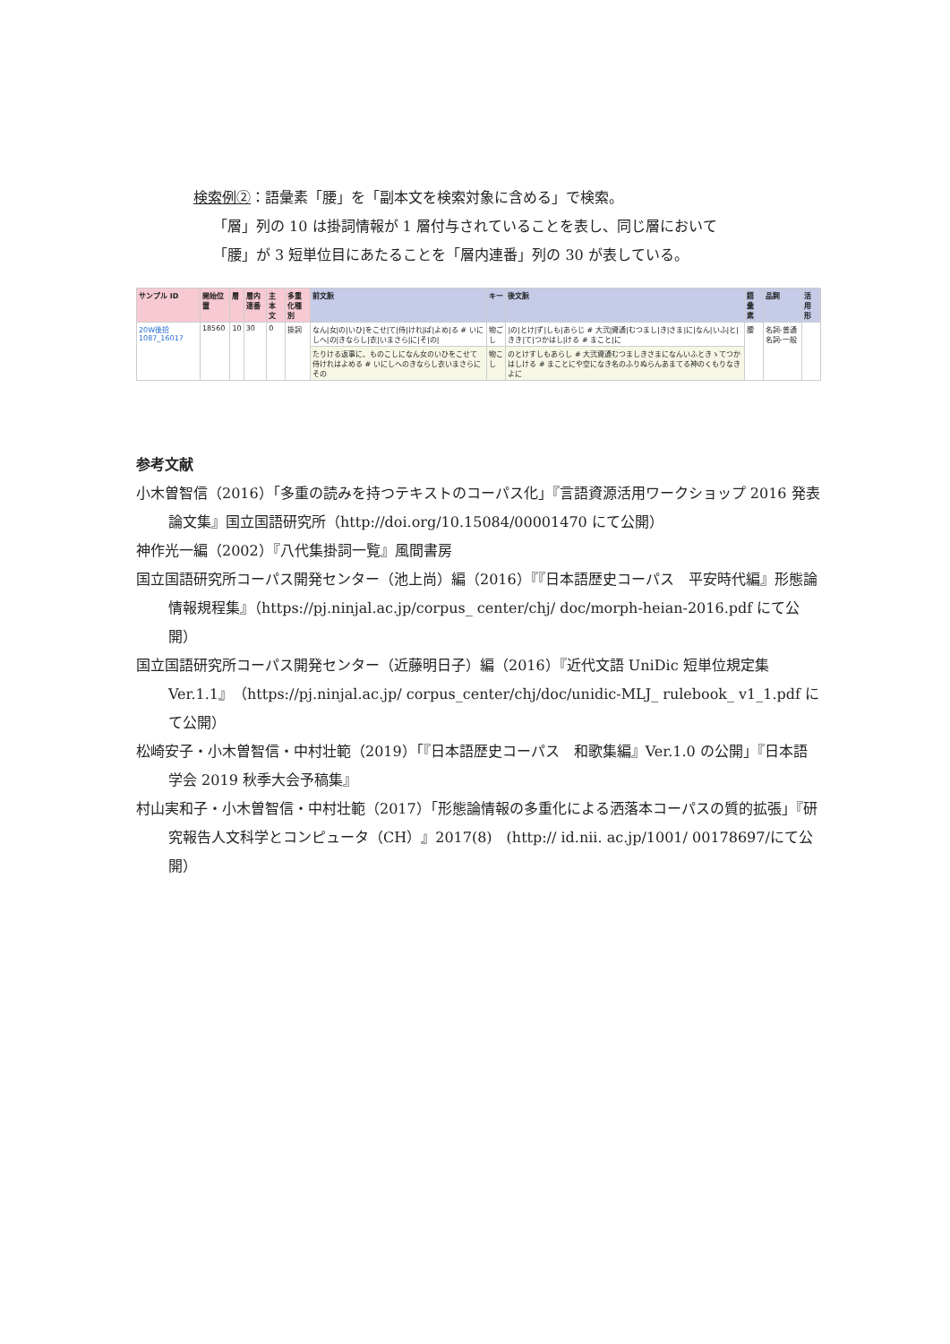検索例②：語彙素「腰」を「副本文を検索対象に含める」で検索。
「層」列の 10 は掛詞情報が 1 層付与されていることを表し、同じ層において
「腰」が 3 短単位目にあたることを「層内連番」列の 30 が表している。
| サンプル ID | 開始位置 | 層 | 層内連番 | 主本文 | 多重化種別 | 前文脈 | キー | 後文脈 | 語彙素 | 品詞 | 活用形 |
| --- | --- | --- | --- | --- | --- | --- | --- | --- | --- | --- | --- |
| 20W後拾1087_16017 | 18560 | 10 | 30 | 0 | 掛詞 | なん/女/の/いひ/をこせ/て/侍/けれ/ば/よめ/る # いにしへ/の/きならし/衣/いまさら/に/そ/の/ | 物ご し | /の/とけ/ず/しも/あらじ # 大弐/資通/むつまし/き/さま/に/なん/いふ/と/きき/て/つかはし/ける # まこと/に | 腰 | 名詞-普通名詞-一般 | |
| | | | | | | たりける返事に、ものこしになん女のいひをこせて侍けれはよめる # いにしへのきならし衣いまさらにその | 物こ し | のとけすしもあらし # 大弐資通むつましきさまになんいふときゝてつかはしける # まことにや空になき名のふりぬらんあまてる神のくもりなきよに | | | |
参考文献
小木曽智信（2016）「多重の読みを持つテキストのコーパス化」『言語資源活用ワークショップ 2016 発表論文集』国立国語研究所（http://doi.org/10.15084/00001470 にて公開）
神作光一編（2002）『八代集掛詞一覧』風間書房
国立国語研究所コーパス開発センター（池上尚）編（2016）『『日本語歴史コーパス　平安時代編』形態論情報規程集』（https://pj.ninjal.ac.jp/corpus_ center/chj/ doc/morph-heian-2016.pdf にて公開）
国立国語研究所コーパス開発センター（近藤明日子）編（2016）『近代文語 UniDic 短単位規定集　Ver.1.1』（https://pj.ninjal.ac.jp/ corpus_center/chj/doc/unidic-MLJ_ rulebook_ v1_1.pdf にて公開）
松崎安子・小木曽智信・中村壮範（2019）「『日本語歴史コーパス　和歌集編』Ver.1.0 の公開」『日本語学会 2019 秋季大会予稿集』
村山実和子・小木曽智信・中村壮範（2017）「形態論情報の多重化による洒落本コーパスの質的拡張」『研究報告人文科学とコンピュータ（CH）』2017(8)　(http:// id.nii. ac.jp/1001/ 00178697/にて公開）